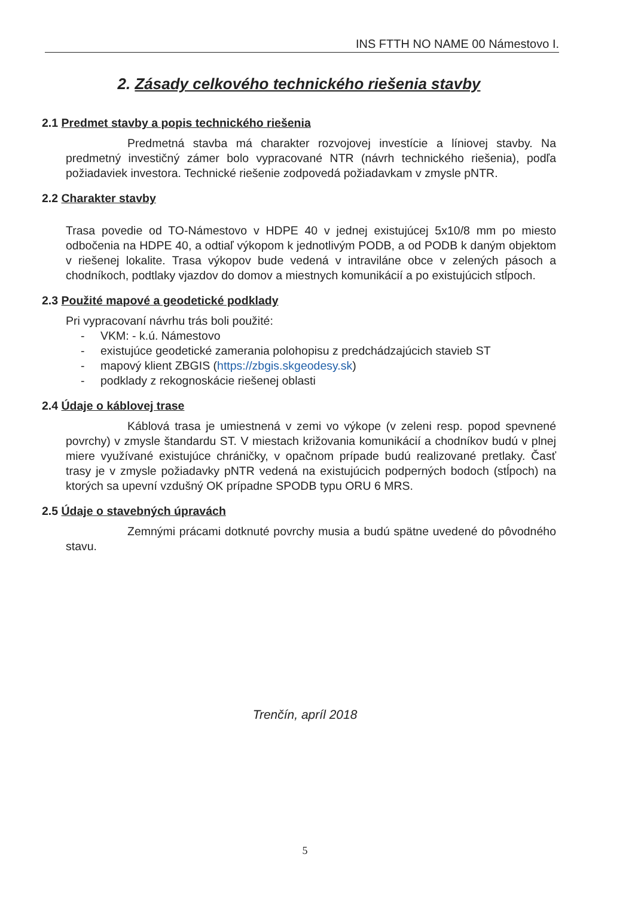INS FTTH NO NAME 00 Námestovo I.
2. Zásady celkového technického riešenia stavby
2.1 Predmet stavby a popis technického riešenia
Predmetná stavba má charakter rozvojovej investície a líniovej stavby. Na predmetný investičný zámer bolo vypracované NTR (návrh technického riešenia), podľa požiadaviek investora. Technické riešenie zodpovedá požiadavkam v zmysle pNTR.
2.2 Charakter stavby
Trasa povedie od TO-Námestovo v HDPE 40 v jednej existujúcej 5x10/8 mm po miesto odbočenia na HDPE 40, a odtiaľ výkopom k jednotlivým PODB, a od PODB k daným objektom v riešenej lokalite. Trasa výkopov bude vedená v intraviláne obce v zelených pásoch a chodníkoch, podtlaky vjazdov do domov a miestnych komunikácií a po existujúcich stĺpoch.
2.3 Použité mapové a geodetické podklady
Pri vypracovaní návrhu trás boli použité:
- VKM: - k.ú. Námestovo
- existujúce geodetické zamerania polohopisu z predchádzajúcich stavieb ST
- mapový klient ZBGIS (https://zbgis.skgeodesy.sk)
- podklady z rekognoskácie riešenej oblasti
2.4 Údaje o káblovej trase
Káblová trasa je umiestnená v zemi vo výkope (v zeleni resp. popod spevnené povrchy) v zmysle štandardu ST. V miestach križovania komunikácií a chodníkov budú v plnej miere využívané existujúce chráničky, v opačnom prípade budú realizované pretlaky. Časť trasy je v zmysle požiadavky pNTR vedená na existujúcich podperných bodoch (stĺpoch) na ktorých sa upevní vzdušný OK prípadne SPODB typu ORU 6 MRS.
2.5 Údaje o stavebných úpravách
Zemnými prácami dotknuté povrchy musia a budú spätne uvedené do pôvodného stavu.
Trenčín, apríl 2018
5